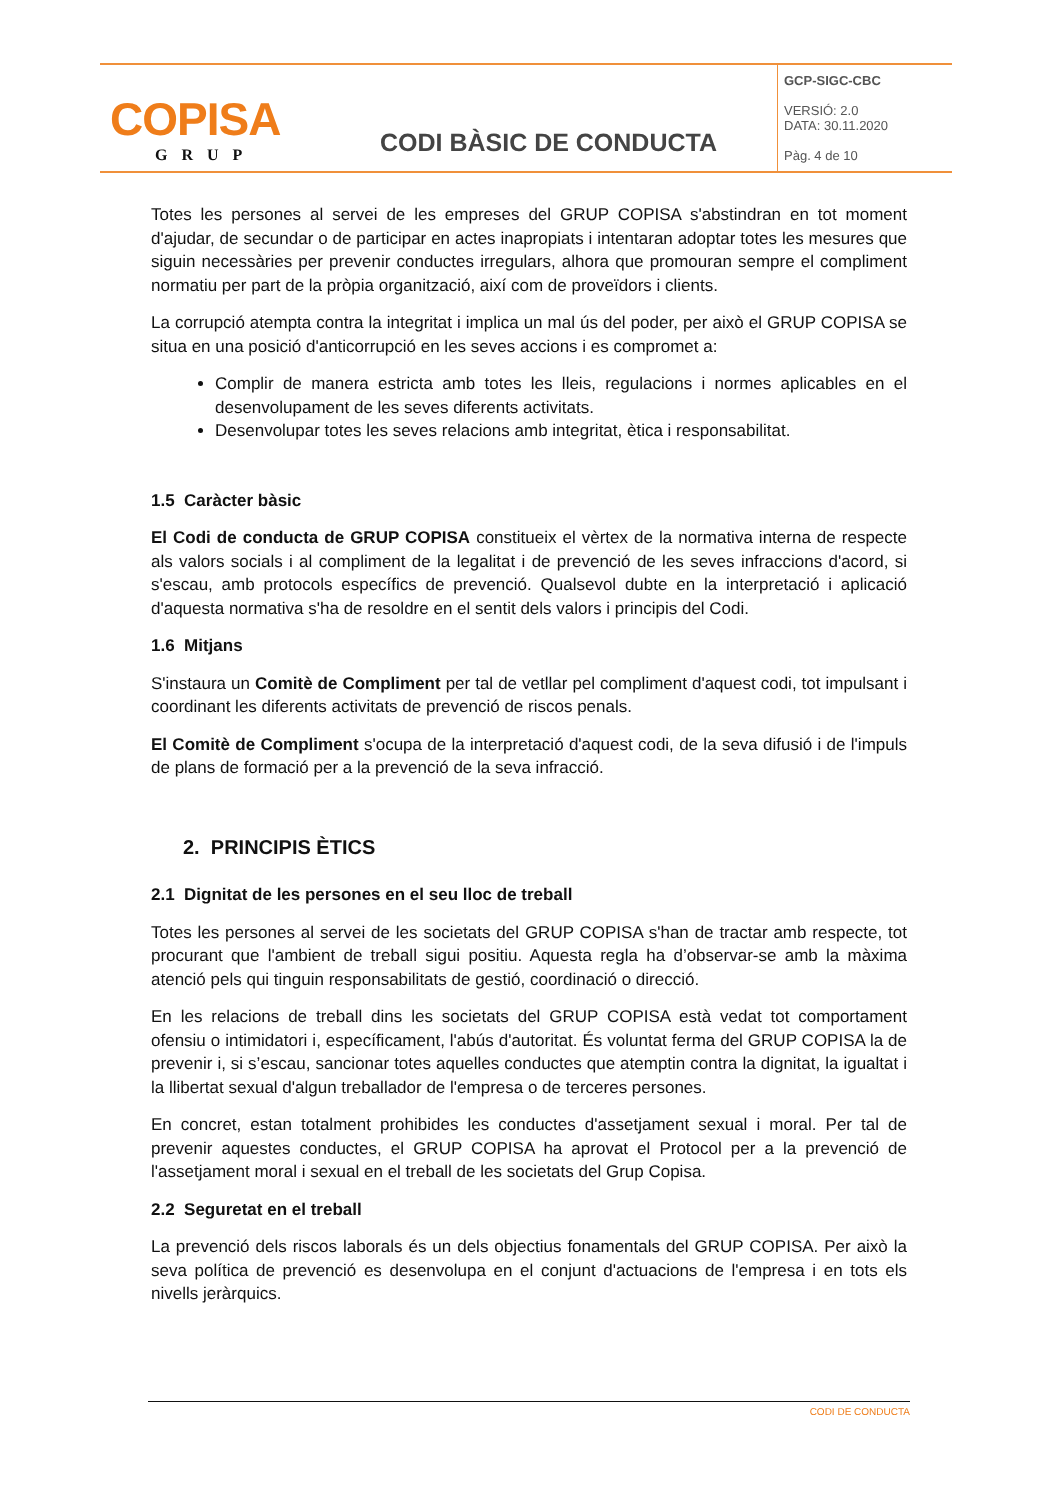| COPISA GRUP | CODI BÀSIC DE CONDUCTA | GCP-SIGC-CBC VERSIÓ: 2.0 DATA: 30.11.2020 Pàg. 4 de 10 |
Totes les persones al servei de les empreses del GRUP COPISA s'abstindran en tot moment d'ajudar, de secundar o de participar en actes inapropiats i intentaran adoptar totes les mesures que siguin necessàries per prevenir conductes irregulars, alhora que promouran sempre el compliment normatiu per part de la pròpia organització, així com de proveïdors i clients.
La corrupció atempta contra la integritat i implica un mal ús del poder, per això el GRUP COPISA se situa en una posició d'anticorrupció en les seves accions i es compromet a:
Complir de manera estricta amb totes les lleis, regulacions i normes aplicables en el desenvolupament de les seves diferents activitats.
Desenvolupar totes les seves relacions amb integritat, ètica i responsabilitat.
1.5 Caràcter bàsic
El Codi de conducta de GRUP COPISA constitueix el vèrtex de la normativa interna de respecte als valors socials i al compliment de la legalitat i de prevenció de les seves infraccions d'acord, si s'escau, amb protocols específics de prevenció. Qualsevol dubte en la interpretació i aplicació d'aquesta normativa s'ha de resoldre en el sentit dels valors i principis del Codi.
1.6 Mitjans
S'instaura un Comitè de Compliment per tal de vetllar pel compliment d'aquest codi, tot impulsant i coordinant les diferents activitats de prevenció de riscos penals.
El Comitè de Compliment s'ocupa de la interpretació d'aquest codi, de la seva difusió i de l'impuls de plans de formació per a la prevenció de la seva infracció.
2. PRINCIPIS ÈTICS
2.1 Dignitat de les persones en el seu lloc de treball
Totes les persones al servei de les societats del GRUP COPISA s'han de tractar amb respecte, tot procurant que l'ambient de treball sigui positiu. Aquesta regla ha d’observar-se amb la màxima atenció pels qui tinguin responsabilitats de gestió, coordinació o direcció.
En les relacions de treball dins les societats del GRUP COPISA està vedat tot comportament ofensiu o intimidatori i, específicament, l'abús d'autoritat. És voluntat ferma del GRUP COPISA la de prevenir i, si s’escau, sancionar totes aquelles conductes que atemptin contra la dignitat, la igualtat i la llibertat sexual d'algun treballador de l'empresa o de terceres persones.
En concret, estan totalment prohibides les conductes d'assetjament sexual i moral. Per tal de prevenir aquestes conductes, el GRUP COPISA ha aprovat el Protocol per a la prevenció de l'assetjament moral i sexual en el treball de les societats del Grup Copisa.
2.2 Seguretat en el treball
La prevenció dels riscos laborals és un dels objectius fonamentals del GRUP COPISA. Per això la seva política de prevenció es desenvolupa en el conjunt d'actuacions de l'empresa i en tots els nivells jeràrquics.
CODI DE CONDUCTA